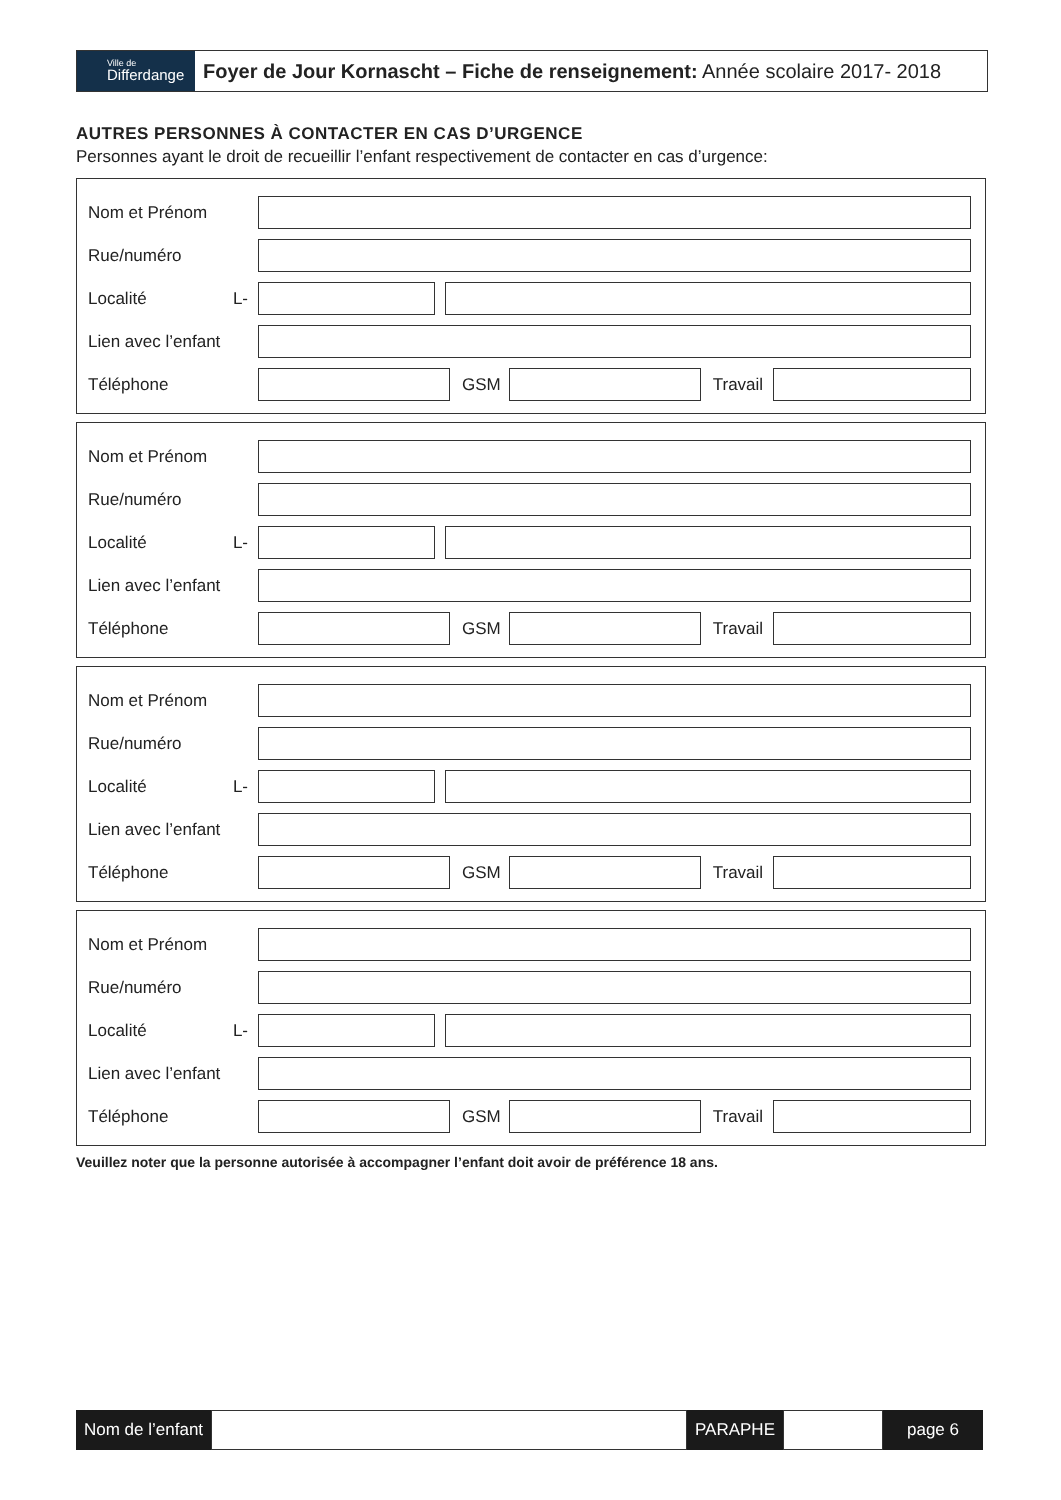Ville de
Differdange
Foyer de Jour Kornascht – Fiche de renseignement: Année scolaire 2017- 2018
AUTRES PERSONNES À CONTACTER EN CAS D’URGENCE
Personnes ayant le droit de recueillir l’enfant respectivement de contacter en cas d’urgence:
Nom et Prénom
Rue/numéro
Localité L-
Lien avec l’enfant
Téléphone GSM Travail
Nom et Prénom
Rue/numéro
Localité L-
Lien avec l’enfant
Téléphone GSM Travail
Nom et Prénom
Rue/numéro
Localité L-
Lien avec l’enfant
Téléphone GSM Travail
Nom et Prénom
Rue/numéro
Localité L-
Lien avec l’enfant
Téléphone GSM Travail
Veuillez noter que la personne autorisée à accompagner l’enfant doit avoir de préférence 18 ans.
Nom de l’enfant PARAPHE page 6